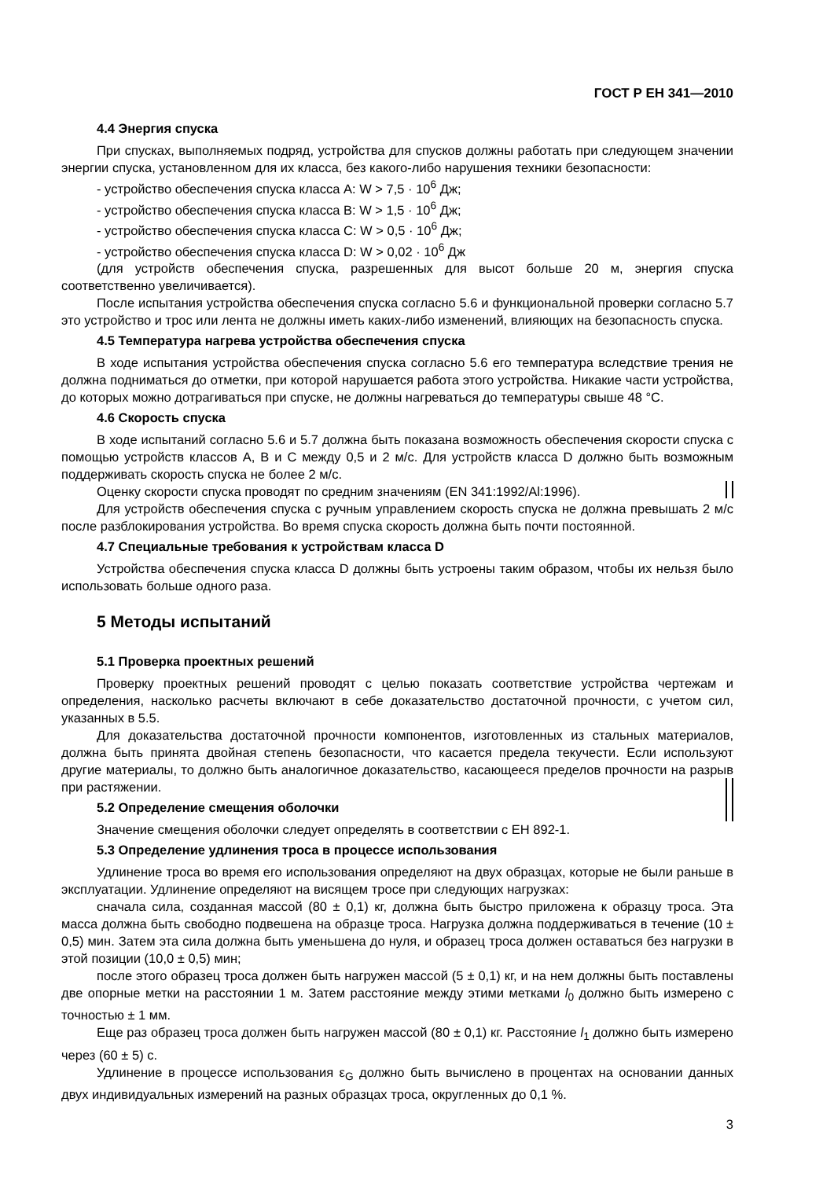ГОСТ Р ЕН 341—2010
4.4 Энергия спуска
При спусках, выполняемых подряд, устройства для спусков должны работать при следующем значении энергии спуска, установленном для их класса, без какого-либо нарушения техники безопасности:
- устройство обеспечения спуска класса А: W > 7,5 · 10<sup>6</sup> Дж;
- устройство обеспечения спуска класса В: W > 1,5 · 10<sup>6</sup> Дж;
- устройство обеспечения спуска класса С: W > 0,5 · 10<sup>6</sup> Дж;
- устройство обеспечения спуска класса D: W > 0,02 · 10<sup>6</sup> Дж
(для устройств обеспечения спуска, разрешенных для высот больше 20 м, энергия спуска соответственно увеличивается).
После испытания устройства обеспечения спуска согласно 5.6 и функциональной проверки согласно 5.7 это устройство и трос или лента не должны иметь каких-либо изменений, влияющих на безопасность спуска.
4.5 Температура нагрева устройства обеспечения спуска
В ходе испытания устройства обеспечения спуска согласно 5.6 его температура вследствие трения не должна подниматься до отметки, при которой нарушается работа этого устройства. Никакие части устройства, до которых можно дотрагиваться при спуске, не должны нагреваться до температуры свыше 48 °С.
4.6 Скорость спуска
В ходе испытаний согласно 5.6 и 5.7 должна быть показана возможность обеспечения скорости спуска с помощью устройств классов А, В и С между 0,5 и 2 м/с. Для устройств класса D должно быть возможным поддерживать скорость спуска не более 2 м/с.
Оценку скорости спуска проводят по средним значениям (EN 341:1992/Al:1996).
Для устройств обеспечения спуска с ручным управлением скорость спуска не должна превышать 2 м/с после разблокирования устройства. Во время спуска скорость должна быть почти постоянной.
4.7 Специальные требования к устройствам класса D
Устройства обеспечения спуска класса D должны быть устроены таким образом, чтобы их нельзя было использовать больше одного раза.
5 Методы испытаний
5.1 Проверка проектных решений
Проверку проектных решений проводят с целью показать соответствие устройства чертежам и определения, насколько расчеты включают в себе доказательство достаточной прочности, с учетом сил, указанных в 5.5.
Для доказательства достаточной прочности компонентов, изготовленных из стальных материалов, должна быть принята двойная степень безопасности, что касается предела текучести. Если используют другие материалы, то должно быть аналогичное доказательство, касающееся пределов прочности на разрыв при растяжении.
5.2 Определение смещения оболочки
Значение смещения оболочки следует определять в соответствии с ЕН 892-1.
5.3 Определение удлинения троса в процессе использования
Удлинение троса во время его использования определяют на двух образцах, которые не были раньше в эксплуатации. Удлинение определяют на висящем тросе при следующих нагрузках:
сначала сила, созданная массой (80 ± 0,1) кг, должна быть быстро приложена к образцу троса. Эта масса должна быть свободно подвешена на образце троса. Нагрузка должна поддерживаться в течение (10 ± 0,5) мин. Затем эта сила должна быть уменьшена до нуля, и образец троса должен оставаться без нагрузки в этой позиции (10,0 ± 0,5) мин;
после этого образец троса должен быть нагружен массой (5 ± 0,1) кг, и на нем должны быть поставлены две опорные метки на расстоянии 1 м. Затем расстояние между этими метками l<sub>0</sub> должно быть измерено с точностью ± 1 мм.
Еще раз образец троса должен быть нагружен массой (80 ± 0,1) кг. Расстояние l<sub>1</sub> должно быть измерено через (60 ± 5) с.
Удлинение в процессе использования ε<sub>G</sub> должно быть вычислено в процентах на основании данных двух индивидуальных измерений на разных образцах троса, округленных до 0,1 %.
3